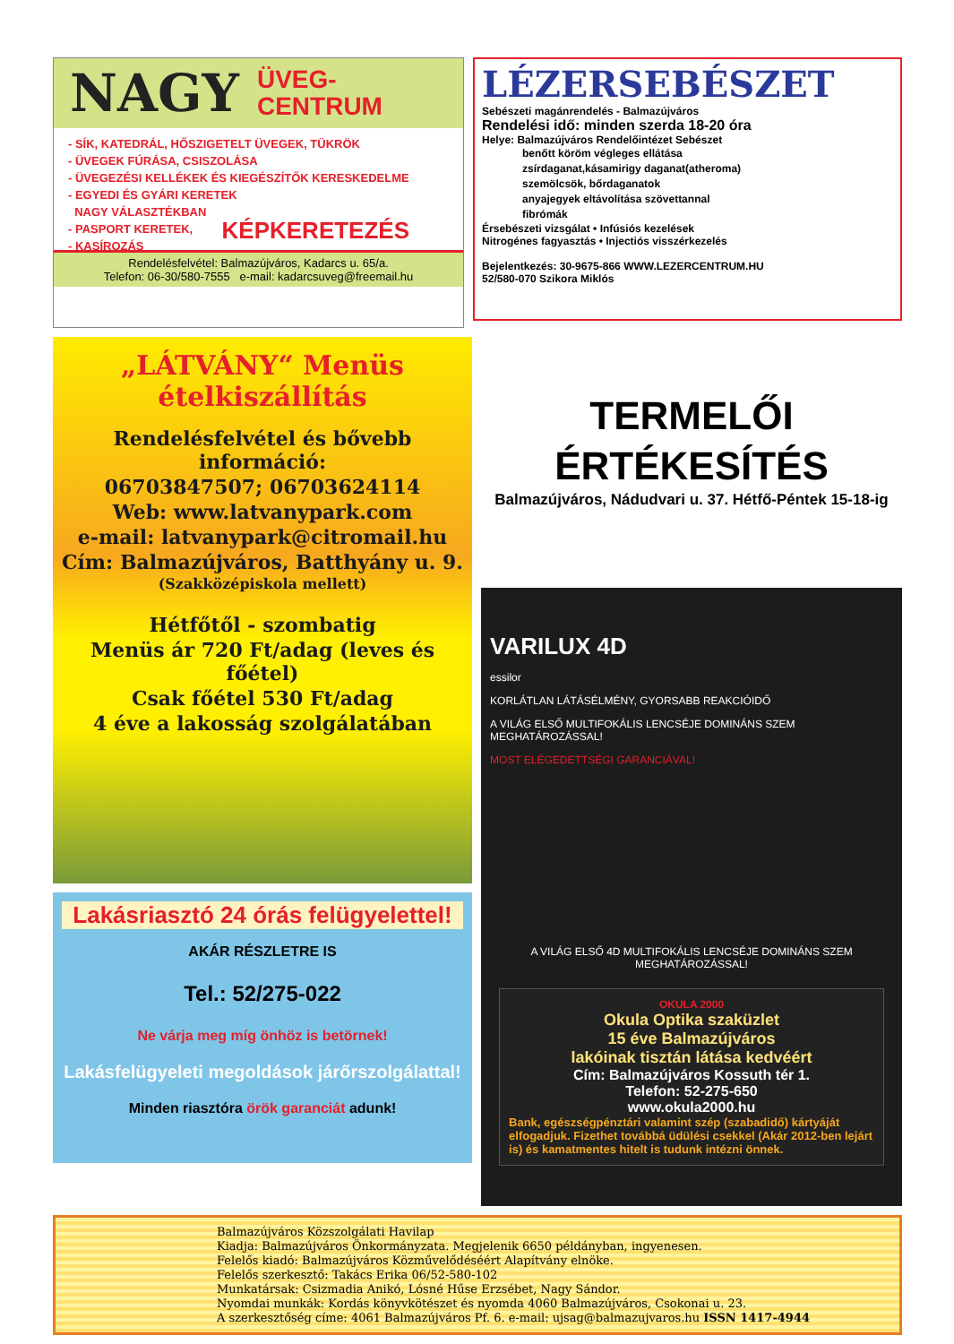NAGY
ÜVEG-
CENTRUM
- SÍK, KATEDRÁL, HŐSZIGETELT ÜVEGEK, TÜKRÖK
- ÜVEGEK FÚRÁSA, CSISZOLÁSA
- ÜVEGEZÉSI KELLÉKEK ÉS KIEGÉSZÍTŐK KERESKEDELME
- EGYEDI ÉS GYÁRI KERETEK
NAGY VÁLASZTÉKBAN
- PASPORT KERETEK,
- KASÍROZÁS
KÉPKERETEZÉS
Rendelésfelvétel: Balmazújváros, Kadarcs u. 65/a.
Telefon: 06-30/580-7555 e-mail: kadarcsuveg@freemail.hu
LÉZERSEBÉSZET
Sebészeti magánrendelés - Balmazújváros
Rendelési idő: minden szerda 18-20 óra
Helye: Balmazújváros Rendelőintézet Sebészet
benőtt köröm végleges ellátása
zsírdaganat,kásamirigy daganat(atheroma)
szemölcsök, bőrdaganatok
anyajegyek eltávolítása szövettannal
fibrómák
Érsebészeti vizsgálat • Infúsiós kezelések
Nitrogénes fagyasztás • Injectiós visszérkezelés
Bejelentkezés: 30-9675-866 WWW.LEZERCENTRUM.HU
52/580-070 Szikora Miklós
„LÁTVÁNY“ Menüs ételkiszállítás
Rendelésfelvétel és bővebb információ:
06703847507; 06703624114
Web: www.latvanypark.com
e-mail: latvanypark@citromail.hu
Cím: Balmazújváros, Batthyány u. 9.
(Szakközépiskola mellett)
Hétfőtől - szombatig
Menüs ár 720 Ft/adag (leves és főétel)
Csak főétel 530 Ft/adag
4 éve a lakosság szolgálatában
TERMELŐI
ÉRTÉKESÍTÉS
Balmazújváros, Nádudvari u. 37. Hétfő-Péntek 15-18-ig
Lakásriasztó 24 órás felügyelettel!
AKÁR RÉSZLETRE IS
Tel.: 52/275-022
Ne várja meg míg önhöz is betörnek!
Lakásfelügyeleti megoldások járőrszolgálattal!
Minden riasztóra örök garanciát adunk!
VARILUX 4D
essilor
KORLÁTLAN LÁTÁSÉLMÉNY, GYORSABB REAKCIÓIDŐ
A VILÁG ELSŐ MULTIFOKÁLIS LENCSÉJE DOMINÁNS SZEM MEGHATÁROZÁSSAL!
MOST ELÉGEDETTSÉGI GARANCIÁVAL!
A VILÁG ELSŐ 4D MULTIFOKÁLIS LENCSÉJE DOMINÁNS SZEM MEGHATÁROZÁSSAL!
OKULA 2000
Okula Optika szaküzlet
15 éve Balmazújváros
lakóinak tisztán látása kedvéért
Cím: Balmazújváros Kossuth tér 1.
Telefon: 52-275-650
www.okula2000.hu
Bank, egészségpénztári valamint szép (szabadidő) kártyáját elfogadjuk. Fizethet továbbá üdülési csekkel (Akár 2012-ben lejárt is) és kamatmentes hitelt is tudunk intézni önnek.
Balmazújváros Közszolgálati Havilap
Kiadja: Balmazújváros Önkormányzata. Megjelenik 6650 példányban, ingyenesen.
Felelős kiadó: Balmazújváros Közművelődéséért Alapítvány elnöke.
Felelős szerkesztő: Takács Erika 06/52-580-102
Munkatársak: Csizmadia Anikó, Lósné Hűse Erzsébet, Nagy Sándor.
Nyomdai munkák: Kordás könyvkötészet és nyomda 4060 Balmazújváros, Csokonai u. 23.
A szerkesztőség címe: 4061 Balmazújváros Pf. 6. e-mail: ujsag@balmazujvaros.hu ISSN 1417-4944